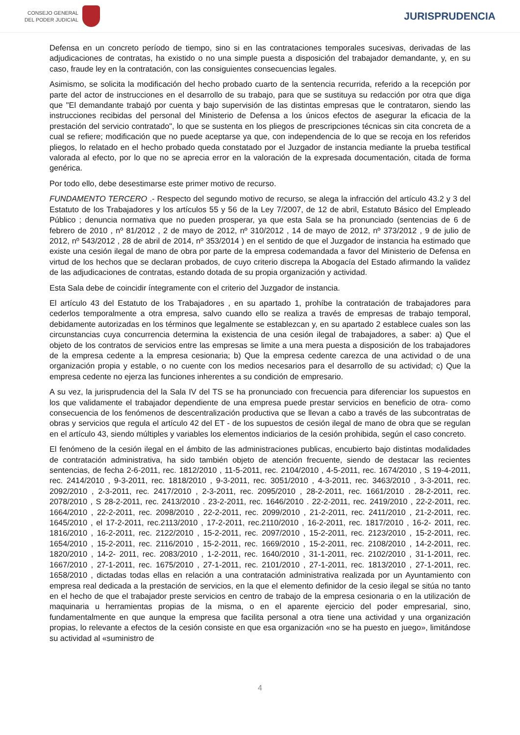CONSEJO GENERAL
DEL PODER JUDICIAL
JURISPRUDENCIA
Defensa en un concreto período de tiempo, sino si en las contrataciones temporales sucesivas, derivadas de las adjudicaciones de contratas, ha existido o no una simple puesta a disposición del trabajador demandante, y, en su caso, fraude ley en la contratación, con las consiguientes consecuencias legales.
Asimismo, se solicita la modificación del hecho probado cuarto de la sentencia recurrida, referido a la recepción por parte del actor de instrucciones en el desarrollo de su trabajo, para que se sustituya su redacción por otra que diga que "El demandante trabajó por cuenta y bajo supervisión de las distintas empresas que le contrataron, siendo las instrucciones recibidas del personal del Ministerio de Defensa a los únicos efectos de asegurar la eficacia de la prestación del servicio contratado", lo que se sustenta en los pliegos de prescripciones técnicas sin cita concreta de a cual se refiere; modificación que no puede aceptarse ya que, con independencia de lo que se recoja en los referidos pliegos, lo relatado en el hecho probado queda constatado por el Juzgador de instancia mediante la prueba testifical valorada al efecto, por lo que no se aprecia error en la valoración de la expresada documentación, citada de forma genérica.
Por todo ello, debe desestimarse este primer motivo de recurso.
FUNDAMENTO TERCERO .- Respecto del segundo motivo de recurso, se alega la infracción del artículo 43.2 y 3 del Estatuto de los Trabajadores y los artículos 55 y 56 de la Ley 7/2007, de 12 de abril, Estatuto Básico del Empleado Público ; denuncia normativa que no pueden prosperar, ya que esta Sala se ha pronunciado (sentencias de 6 de febrero de 2010 , nº 81/2012 , 2 de mayo de 2012, nº 310/2012 , 14 de mayo de 2012, nº 373/2012 , 9 de julio de 2012, nº 543/2012 , 28 de abril de 2014, nº 353/2014 ) en el sentido de que el Juzgador de instancia ha estimado que existe una cesión ilegal de mano de obra por parte de la empresa codemandada a favor del Ministerio de Defensa en virtud de los hechos que se declaran probados, de cuyo criterio discrepa la Abogacía del Estado afirmando la validez de las adjudicaciones de contratas, estando dotada de su propia organización y actividad.
Esta Sala debe de coincidir íntegramente con el criterio del Juzgador de instancia.
El artículo 43 del Estatuto de los Trabajadores , en su apartado 1, prohíbe la contratación de trabajadores para cederlos temporalmente a otra empresa, salvo cuando ello se realiza a través de empresas de trabajo temporal, debidamente autorizadas en los términos que legalmente se establezcan y, en su apartado 2 establece cuales son las circunstancias cuya concurrencia determina la existencia de una cesión ilegal de trabajadores, a saber: a) Que el objeto de los contratos de servicios entre las empresas se limite a una mera puesta a disposición de los trabajadores de la empresa cedente a la empresa cesionaria; b) Que la empresa cedente carezca de una actividad o de una organización propia y estable, o no cuente con los medios necesarios para el desarrollo de su actividad; c) Que la empresa cedente no ejerza las funciones inherentes a su condición de empresario.
A su vez, la jurisprudencia del la Sala IV del TS se ha pronunciado con frecuencia para diferenciar los supuestos en los que validamente el trabajador dependiente de una empresa puede prestar servicios en beneficio de otra- como consecuencia de los fenómenos de descentralización productiva que se llevan a cabo a través de las subcontratas de obras y servicios que regula el artículo 42 del ET - de los supuestos de cesión ilegal de mano de obra que se regulan en el artículo 43, siendo múltiples y variables los elementos indiciarios de la cesión prohibida, según el caso concreto.
El fenómeno de la cesión ilegal en el ámbito de las administraciones publicas, encubierto bajo distintas modalidades de contratación administrativa, ha sido también objeto de atención frecuente, siendo de destacar las recientes sentencias, de fecha 2-6-2011, rec. 1812/2010 , 11-5-2011, rec. 2104/2010 , 4-5-2011, rec. 1674/2010 , S 19-4-2011, rec. 2414/2010 , 9-3-2011, rec. 1818/2010 , 9-3-2011, rec. 3051/2010 , 4-3-2011, rec. 3463/2010 , 3-3-2011, rec. 2092/2010 , 2-3-2011, rec. 2417/2010 , 2-3-2011, rec. 2095/2010 , 28-2-2011, rec. 1661/2010 . 28-2-2011, rec. 2078/2010 , S 28-2-2011, rec. 2413/2010 . 23-2-2011, rec. 1646/2010 . 22-2-2011, rec. 2419/2010 , 22-2-2011, rec. 1664/2010 , 22-2-2011, rec. 2098/2010 , 22-2-2011, rec. 2099/2010 , 21-2-2011, rec. 2411/2010 , 21-2-2011, rec. 1645/2010 , el 17-2-2011, rec.2113/2010 , 17-2-2011, rec.2110/2010 , 16-2-2011, rec. 1817/2010 , 16-2- 2011, rec. 1816/2010 , 16-2-2011, rec. 2122/2010 , 15-2-2011, rec. 2097/2010 , 15-2-2011, rec. 2123/2010 , 15-2-2011, rec. 1654/2010 , 15-2-2011, rec. 2116/2010 , 15-2-2011, rec. 1669/2010 , 15-2-2011, rec. 2108/2010 , 14-2-2011, rec. 1820/2010 , 14-2- 2011, rec. 2083/2010 , 1-2-2011, rec. 1640/2010 , 31-1-2011, rec. 2102/2010 , 31-1-2011, rec. 1667/2010 , 27-1-2011, rec. 1675/2010 , 27-1-2011, rec. 2101/2010 , 27-1-2011, rec. 1813/2010 , 27-1-2011, rec. 1658/2010 , dictadas todas ellas en relación a una contratación administrativa realizada por un Ayuntamiento con empresa real dedicada a la prestación de servicios, en la que el elemento definidor de la cesio ilegal se sitúa no tanto en el hecho de que el trabajador preste servicios en centro de trabajo de la empresa cesionaria o en la utilización de maquinaria u herramientas propias de la misma, o en el aparente ejercicio del poder empresarial, sino, fundamentalmente en que aunque la empresa que facilita personal a otra tiene una actividad y una organización propias, lo relevante a efectos de la cesión consiste en que esa organización «no se ha puesto en juego», limitándose su actividad al «suministro de
4